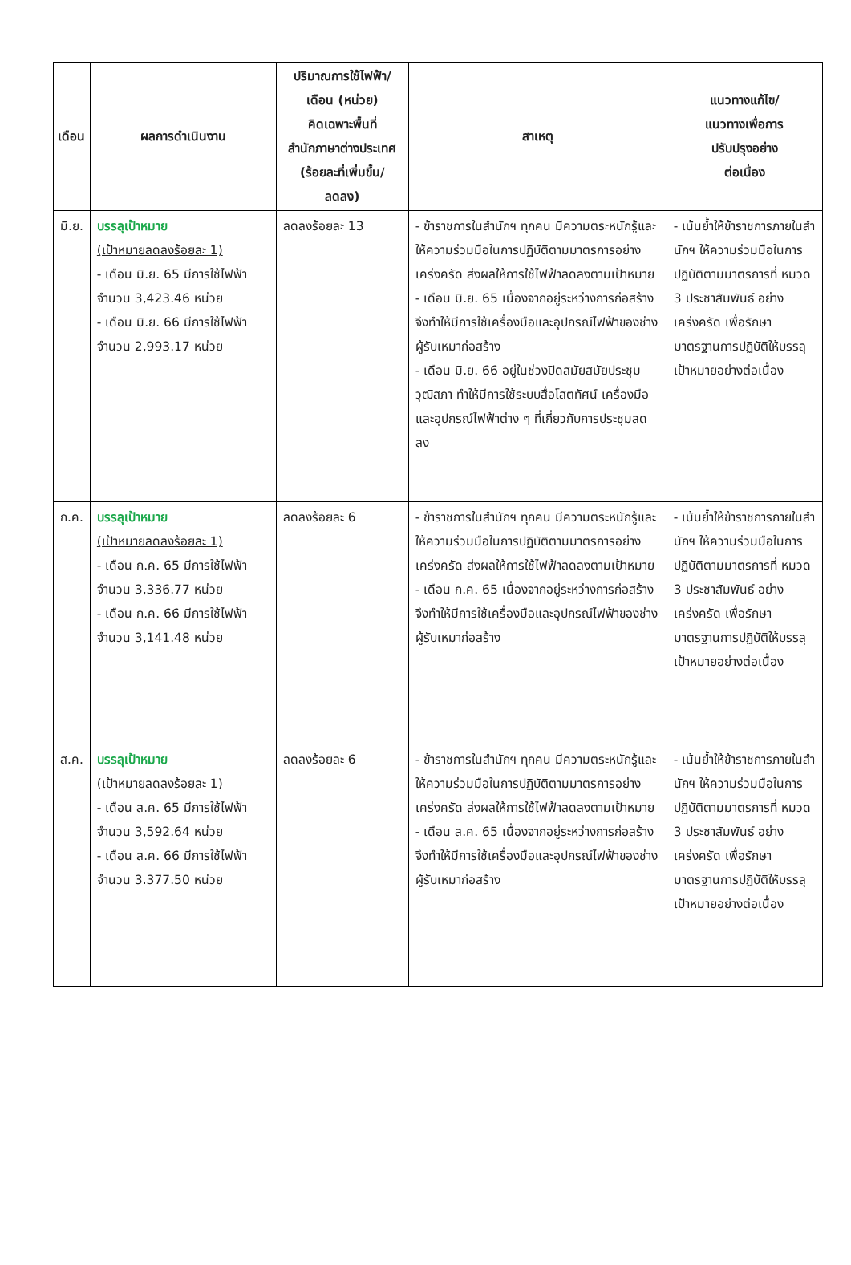| เดือน | ผลการดำเนินงาน | ปริมาณการใช้ไฟฟ้า/ เดือน (หน่วย) คิดเฉพาะพื้นที่ สำนักภาษาต่างประเทศ (ร้อยละที่เพิ่มขึ้น/ ลดลง) | สาเหตุ | แนวทางแก้ไข/ แนวทางเพื่อการ ปรับปรุงอย่าง ต่อเนื่อง |
| --- | --- | --- | --- | --- |
| มิ.ย. | บรรลุเป้าหมาย (เป้าหมายลดลงร้อยละ 1) - เดือน มิ.ย. 65 มีการใช้ไฟฟ้า จำนวน 3,423.46 หน่วย - เดือน มิ.ย. 66 มีการใช้ไฟฟ้า จำนวน 2,993.17 หน่วย | ลดลงร้อยละ 13 | - ข้าราชการในสำนักฯ ทุกคน มีความตระหนักรู้และให้ความร่วมมือในการปฏิบัติตามมาตรการอย่างเคร่งครัด ส่งผลให้การใช้ไฟฟ้าลดลงตามเป้าหมาย - เดือน มิ.ย. 65 เนื่องจากอยู่ระหว่างการก่อสร้างจึงทำให้มีการใช้เครื่องมือและอุปกรณ์ไฟฟ้าของช่างผู้รับเหมาก่อสร้าง - เดือน มิ.ย. 66 อยู่ในช่วงปิดสมัยสมัยประชุมวุฒิสภา ทำให้มีการใช้ระบบสื่อโสตทัศน์ เครื่องมือ และอุปกรณ์ไฟฟ้าต่าง ๆ ที่เกี่ยวกับการประชุมลดลง | - เน้นย้ำให้ข้าราชการภายในสำนักฯ ให้ความร่วมมือในการปฏิบัติตามมาตรการที่ หมวด 3 ประชาสัมพันธ์ อย่างเคร่งครัด เพื่อรักษามาตรฐานการปฏิบัติให้บรรลุเป้าหมายอย่างต่อเนื่อง |
| ก.ค. | บรรลุเป้าหมาย (เป้าหมายลดลงร้อยละ 1) - เดือน ก.ค. 65 มีการใช้ไฟฟ้า จำนวน 3,336.77 หน่วย - เดือน ก.ค. 66 มีการใช้ไฟฟ้า จำนวน 3,141.48 หน่วย | ลดลงร้อยละ 6 | - ข้าราชการในสำนักฯ ทุกคน มีความตระหนักรู้และให้ความร่วมมือในการปฏิบัติตามมาตรการอย่างเคร่งครัด ส่งผลให้การใช้ไฟฟ้าลดลงตามเป้าหมาย - เดือน ก.ค. 65 เนื่องจากอยู่ระหว่างการก่อสร้างจึงทำให้มีการใช้เครื่องมือและอุปกรณ์ไฟฟ้าของช่างผู้รับเหมาก่อสร้าง | - เน้นย้ำให้ข้าราชการภายในสำนักฯ ให้ความร่วมมือในการปฏิบัติตามมาตรการที่ หมวด 3 ประชาสัมพันธ์ อย่างเคร่งครัด เพื่อรักษามาตรฐานการปฏิบัติให้บรรลุเป้าหมายอย่างต่อเนื่อง |
| ส.ค. | บรรลุเป้าหมาย (เป้าหมายลดลงร้อยละ 1) - เดือน ส.ค. 65 มีการใช้ไฟฟ้า จำนวน 3,592.64 หน่วย - เดือน ส.ค. 66 มีการใช้ไฟฟ้า จำนวน 3.377.50 หน่วย | ลดลงร้อยละ 6 | - ข้าราชการในสำนักฯ ทุกคน มีความตระหนักรู้และให้ความร่วมมือในการปฏิบัติตามมาตรการอย่างเคร่งครัด ส่งผลให้การใช้ไฟฟ้าลดลงตามเป้าหมาย - เดือน ส.ค. 65 เนื่องจากอยู่ระหว่างการก่อสร้างจึงทำให้มีการใช้เครื่องมือและอุปกรณ์ไฟฟ้าของช่างผู้รับเหมาก่อสร้าง | - เน้นย้ำให้ข้าราชการภายในสำนักฯ ให้ความร่วมมือในการปฏิบัติตามมาตรการที่ หมวด 3 ประชาสัมพันธ์ อย่างเคร่งครัด เพื่อรักษามาตรฐานการปฏิบัติให้บรรลุเป้าหมายอย่างต่อเนื่อง |